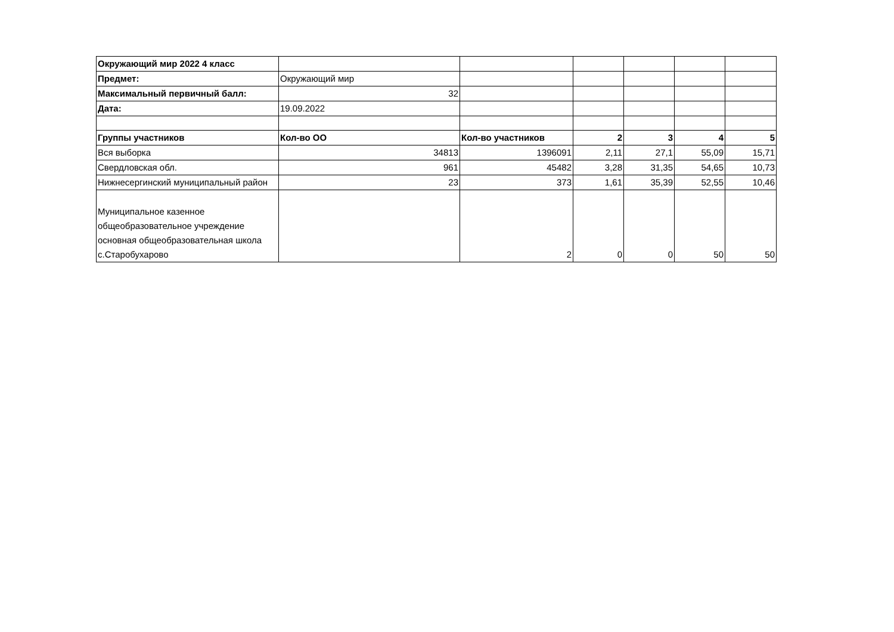| Окружающий мир 2022 4 класс | | | | | | |
| Предмет: | Окружающий мир | | | | | |
| Максимальный первичный балл: | 32 | | | | | |
| Дата: | 19.09.2022 | | | | | |
| Группы участников | Кол-во ОО | Кол-во участников | 2 | 3 | 4 | 5 |
| Вся выборка | 34813 | 1396091 | 2,11 | 27,1 | 55,09 | 15,71 |
| Свердловская обл. | 961 | 45482 | 3,28 | 31,35 | 54,65 | 10,73 |
| Нижнесергинский муниципальный район | 23 | 373 | 1,61 | 35,39 | 52,55 | 10,46 |
| Муниципальное казенное общеобразовательное учреждение основная общеобразовательная школа с.Старобухарово | | 2 | 0 | 0 | 50 | 50 |